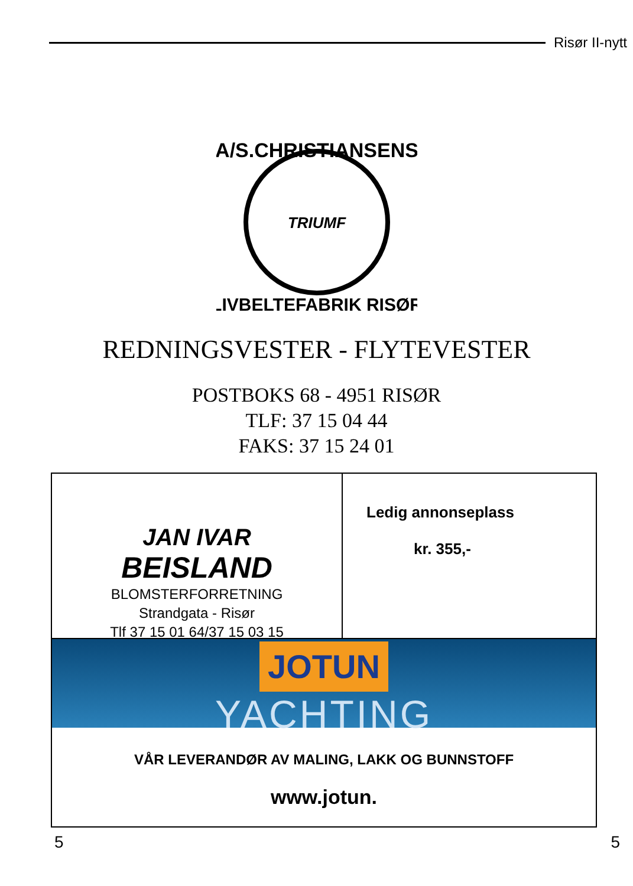Risør II-nytt
A/S.CHRISTIANSENS
TRIUMF
LIVBELTEFABRIK RISØR
REDNINGSVESTER - FLYTEVESTER
POSTBOKS 68 - 4951 RISØR
TLF: 37 15 04 44
FAKS: 37 15 24 01
JAN IVAR
BEISLAND
BLOMSTERFORRETNING
Strandgata - Risør
Tlf 37 15 01 64/37 15 03 15
Ledig annonseplass
kr. 355,-
JOTUN
YACHTING
VÅR LEVERANDØR AV MALING, LAKK OG BUNNSTOFF
www.jotun.
5 5